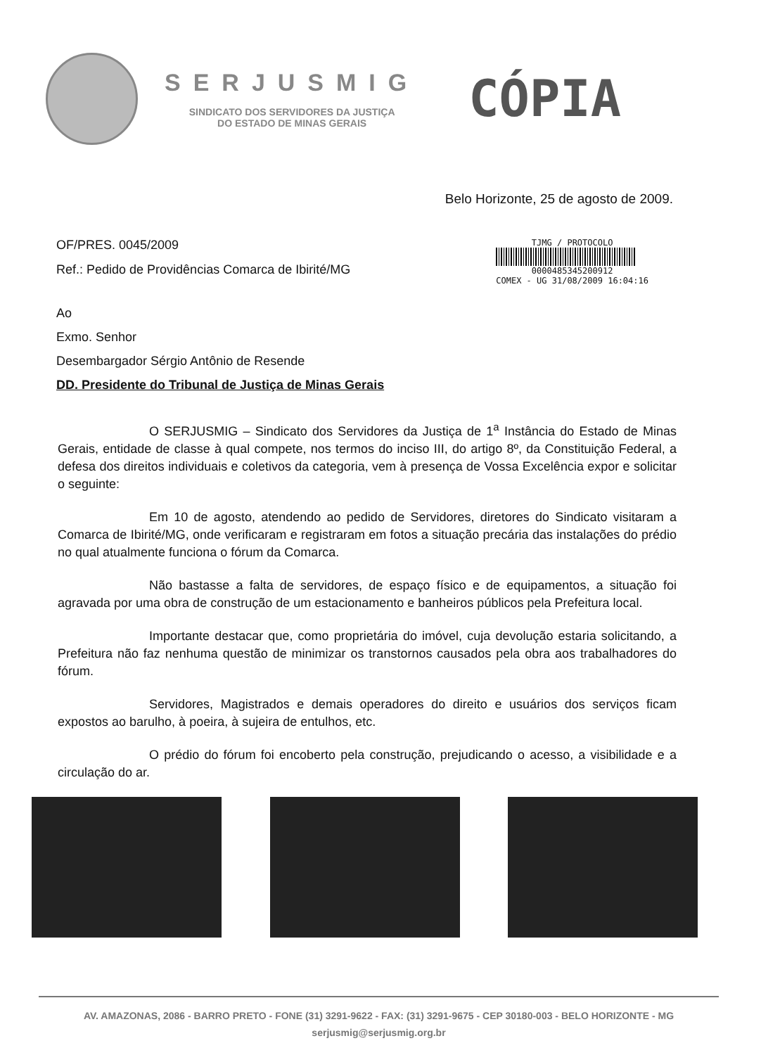SERJUSMIG
SINDICATO DOS SERVIDORES DA JUSTIÇA
DO ESTADO DE MINAS GERAIS
CÓPIA
Belo Horizonte, 25 de agosto de 2009.
OF/PRES. 0045/2009
Ref.: Pedido de Providências Comarca de Ibirité/MG
TJMG / PROTOCOLO
0000485345200912
COMEX - UG 31/08/2009 16:04:16
Ao
Exmo. Senhor
Desembargador Sérgio Antônio de Resende
DD. Presidente do Tribunal de Justiça de Minas Gerais
O SERJUSMIG – Sindicato dos Servidores da Justiça de 1<sup>a</sup> Instância do Estado de Minas Gerais, entidade de classe à qual compete, nos termos do inciso III, do artigo 8º, da Constituição Federal, a defesa dos direitos individuais e coletivos da categoria, vem à presença de Vossa Excelência expor e solicitar o seguinte:
Em 10 de agosto, atendendo ao pedido de Servidores, diretores do Sindicato visitaram a Comarca de Ibirité/MG, onde verificaram e registraram em fotos a situação precária das instalações do prédio no qual atualmente funciona o fórum da Comarca.
Não bastasse a falta de servidores, de espaço físico e de equipamentos, a situação foi agravada por uma obra de construção de um estacionamento e banheiros públicos pela Prefeitura local.
Importante destacar que, como proprietária do imóvel, cuja devolução estaria solicitando, a Prefeitura não faz nenhuma questão de minimizar os transtornos causados pela obra aos trabalhadores do fórum.
Servidores, Magistrados e demais operadores do direito e usuários dos serviços ficam expostos ao barulho, à poeira, à sujeira de entulhos, etc.
O prédio do fórum foi encoberto pela construção, prejudicando o acesso, a visibilidade e a circulação do ar.
AV. AMAZONAS, 2086 - BARRO PRETO - FONE (31) 3291-9622 - FAX: (31) 3291-9675 - CEP 30180-003 - BELO HORIZONTE - MG
serjusmig@serjusmig.org.br